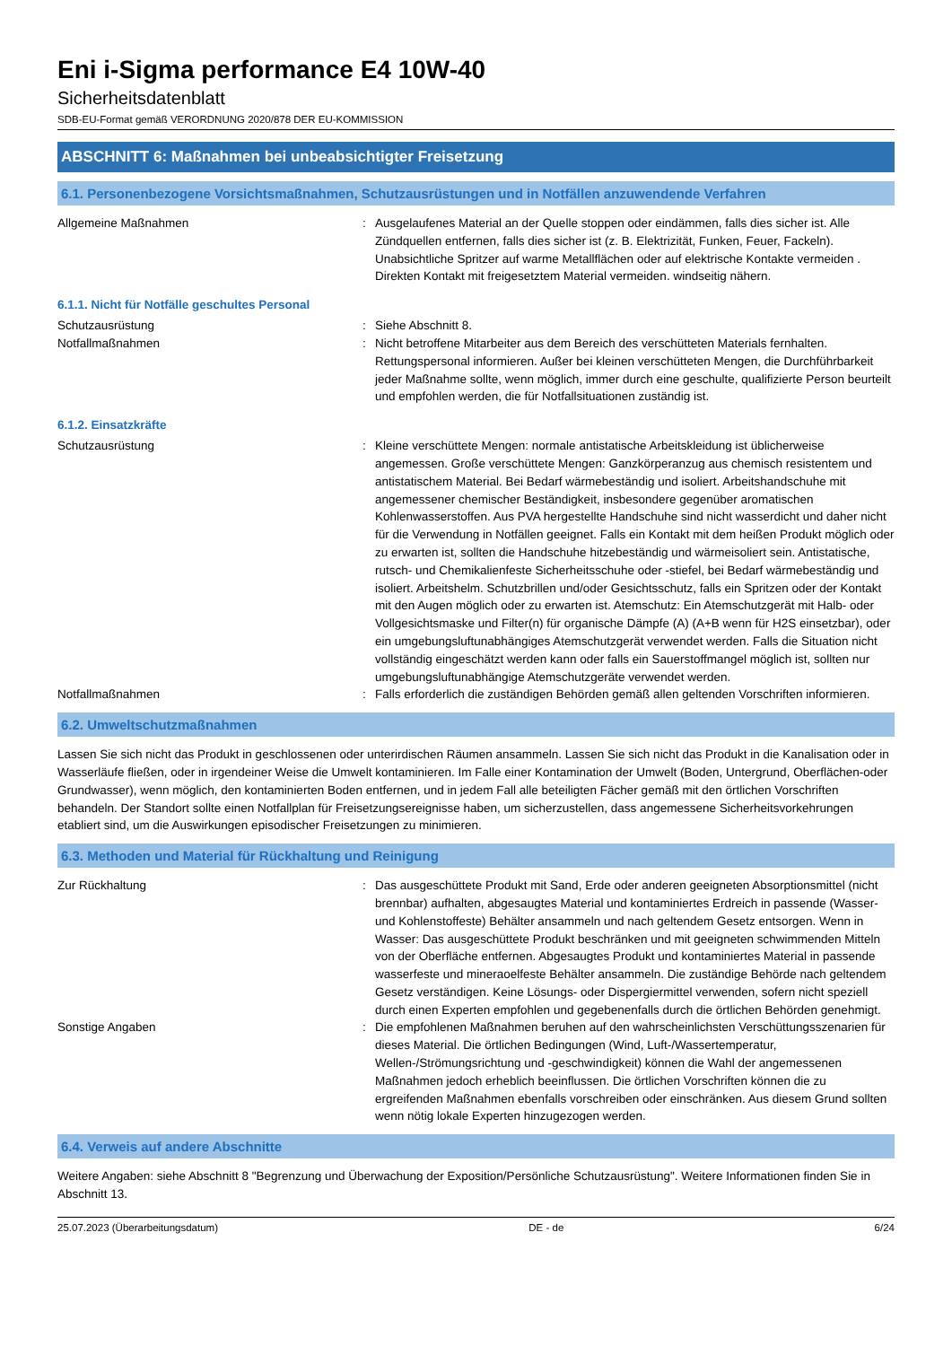Eni i-Sigma performance E4 10W-40
Sicherheitsdatenblatt
SDB-EU-Format gemäß VERORDNUNG 2020/878 DER EU-KOMMISSION
ABSCHNITT 6: Maßnahmen bei unbeabsichtigter Freisetzung
6.1. Personenbezogene Vorsichtsmaßnahmen, Schutzausrüstungen und in Notfällen anzuwendende Verfahren
Allgemeine Maßnahmen : Ausgelaufenes Material an der Quelle stoppen oder eindämmen, falls dies sicher ist. Alle Zündquellen entfernen, falls dies sicher ist (z. B. Elektrizität, Funken, Feuer, Fackeln). Unabsichtliche Spritzer auf warme Metallflächen oder auf elektrische Kontakte vermeiden . Direkten Kontakt mit freigesetztem Material vermeiden. windseitig nähern.
6.1.1. Nicht für Notfälle geschultes Personal
Schutzausrüstung : Siehe Abschnitt 8.
Notfallmaßnahmen : Nicht betroffene Mitarbeiter aus dem Bereich des verschütteten Materials fernhalten. Rettungspersonal informieren. Außer bei kleinen verschütteten Mengen, die Durchführbarkeit jeder Maßnahme sollte, wenn möglich, immer durch eine geschulte, qualifizierte Person beurteilt und empfohlen werden, die für Notfallsituationen zuständig ist.
6.1.2. Einsatzkräfte
Schutzausrüstung : Kleine verschüttete Mengen: normale antistatische Arbeitskleidung ist üblicherweise angemessen. Große verschüttete Mengen: Ganzkörperanzug aus chemisch resistentem und antistatischem Material. Bei Bedarf wärmebeständig und isoliert. Arbeitshandschuhe mit angemessener chemischer Beständigkeit, insbesondere gegenüber aromatischen Kohlenwasserstoffen. Aus PVA hergestellte Handschuhe sind nicht wasserdicht und daher nicht für die Verwendung in Notfällen geeignet. Falls ein Kontakt mit dem heißen Produkt möglich oder zu erwarten ist, sollten die Handschuhe hitzebeständig und wärmeisoliert sein. Antistatische, rutsch- und Chemikalienfeste Sicherheitsschuhe oder -stiefel, bei Bedarf wärmebeständig und isoliert. Arbeitshelm. Schutzbrillen und/oder Gesichtsschutz, falls ein Spritzen oder der Kontakt mit den Augen möglich oder zu erwarten ist. Atemschutz: Ein Atemschutzgerät mit Halb- oder Vollgesichtsmaske und Filter(n) für organische Dämpfe (A) (A+B wenn für H2S einsetzbar), oder ein umgebungsluftunabhängiges Atemschutzgerät verwendet werden. Falls die Situation nicht vollständig eingeschätzt werden kann oder falls ein Sauerstoffmangel möglich ist, sollten nur umgebungsluftunabhängige Atemschutzgeräte verwendet werden.
Notfallmaßnahmen : Falls erforderlich die zuständigen Behörden gemäß allen geltenden Vorschriften informieren.
6.2. Umweltschutzmaßnahmen
Lassen Sie sich nicht das Produkt in geschlossenen oder unterirdischen Räumen ansammeln. Lassen Sie sich nicht das Produkt in die Kanalisation oder in Wasserläufe fließen, oder in irgendeiner Weise die Umwelt kontaminieren. Im Falle einer Kontamination der Umwelt (Boden, Untergrund, Oberflächen-oder Grundwasser), wenn möglich, den kontaminierten Boden entfernen, und in jedem Fall alle beteiligten Fächer gemäß mit den örtlichen Vorschriften behandeln. Der Standort sollte einen Notfallplan für Freisetzungsereignisse haben, um sicherzustellen, dass angemessene Sicherheitsvorkehrungen etabliert sind, um die Auswirkungen episodischer Freisetzungen zu minimieren.
6.3. Methoden und Material für Rückhaltung und Reinigung
Zur Rückhaltung : Das ausgeschüttete Produkt mit Sand, Erde oder anderen geeigneten Absorptionsmittel (nicht brennbar) aufhalten, abgesaugtes Material und kontaminiertes Erdreich in passende (Wasser- und Kohlenstoffeste) Behälter ansammeln und nach geltendem Gesetz entsorgen. Wenn in Wasser: Das ausgeschüttete Produkt beschränken und mit geeigneten schwimmenden Mitteln von der Oberfläche entfernen. Abgesaugtes Produkt und kontaminiertes Material in passende wasserfeste und mineraoelfeste Behälter ansammeln. Die zuständige Behörde nach geltendem Gesetz verständigen. Keine Lösungs- oder Dispergiermittel verwenden, sofern nicht speziell durch einen Experten empfohlen und gegebenenfalls durch die örtlichen Behörden genehmigt.
Sonstige Angaben : Die empfohlenen Maßnahmen beruhen auf den wahrscheinlichsten Verschüttungsszenarien für dieses Material. Die örtlichen Bedingungen (Wind, Luft-/Wassertemperatur, Wellen-/Strömungsrichtung und -geschwindigkeit) können die Wahl der angemessenen Maßnahmen jedoch erheblich beeinflussen. Die örtlichen Vorschriften können die zu ergreifenden Maßnahmen ebenfalls vorschreiben oder einschränken. Aus diesem Grund sollten wenn nötig lokale Experten hinzugezogen werden.
6.4. Verweis auf andere Abschnitte
Weitere Angaben: siehe Abschnitt 8 "Begrenzung und Überwachung der Exposition/Persönliche Schutzausrüstung". Weitere Informationen finden Sie in Abschnitt 13.
25.07.2023 (Überarbeitungsdatum) DE - de 6/24